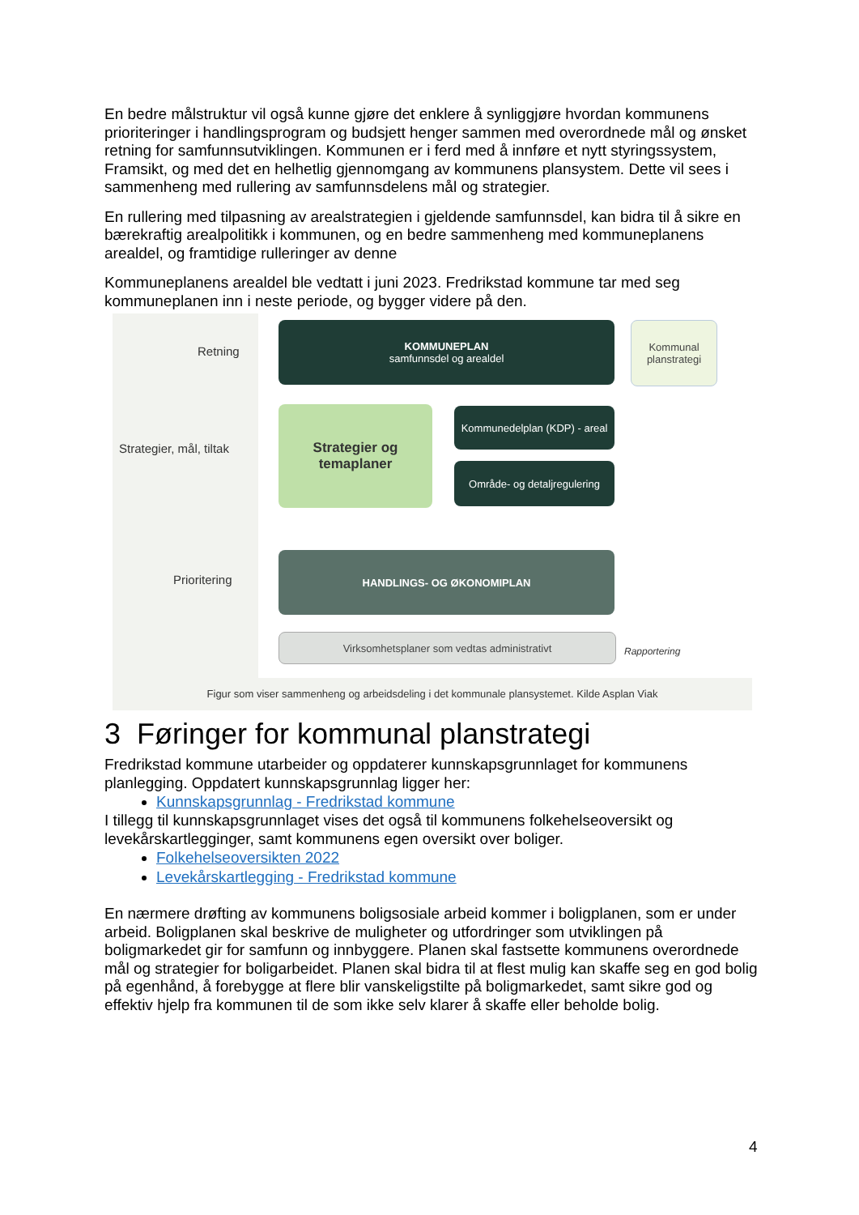En bedre målstruktur vil også kunne gjøre det enklere å synliggjøre hvordan kommunens prioriteringer i handlingsprogram og budsjett henger sammen med overordnede mål og ønsket retning for samfunnsutviklingen. Kommunen er i ferd med å innføre et nytt styringssystem, Framsikt, og med det en helhetlig gjennomgang av kommunens plansystem. Dette vil sees i sammenheng med rullering av samfunnsdelens mål og strategier.
En rullering med tilpasning av arealstrategien i gjeldende samfunnsdel, kan bidra til å sikre en bærekraftig arealpolitikk i kommunen, og en bedre sammenheng med kommuneplanens arealdel, og framtidige rulleringer av denne
Kommuneplanens arealdel ble vedtatt i juni 2023. Fredrikstad kommune tar med seg kommuneplanen inn i neste periode, og bygger videre på den.
Retning
Strategier, mål, tiltak
Prioritering
KOMMUNEPLAN
samfunnsdel og arealdel
Kommunal planstrategi
Strategier og temaplaner
Kommunedelplan (KDP) - areal
Område- og detaljregulering
HANDLINGS- OG ØKONOMIPLAN
Virksomhetsplaner som vedtas administrativt
Rapportering
Figur som viser sammenheng og arbeidsdeling i det kommunale plansystemet. Kilde Asplan Viak
3 Føringer for kommunal planstrategi
Fredrikstad kommune utarbeider og oppdaterer kunnskapsgrunnlaget for kommunens planlegging. Oppdatert kunnskapsgrunnlag ligger her:
Kunnskapsgrunnlag - Fredrikstad kommune
I tillegg til kunnskapsgrunnlaget vises det også til kommunens folkehelseoversikt og levekårskartlegginger, samt kommunens egen oversikt over boliger.
Folkehelseoversikten 2022
Levekårskartlegging - Fredrikstad kommune
En nærmere drøfting av kommunens boligsosiale arbeid kommer i boligplanen, som er under arbeid. Boligplanen skal beskrive de muligheter og utfordringer som utviklingen på boligmarkedet gir for samfunn og innbyggere. Planen skal fastsette kommunens overordnede mål og strategier for boligarbeidet. Planen skal bidra til at flest mulig kan skaffe seg en god bolig på egenhånd, å forebygge at flere blir vanskeligstilte på boligmarkedet, samt sikre god og effektiv hjelp fra kommunen til de som ikke selv klarer å skaffe eller beholde bolig.
4